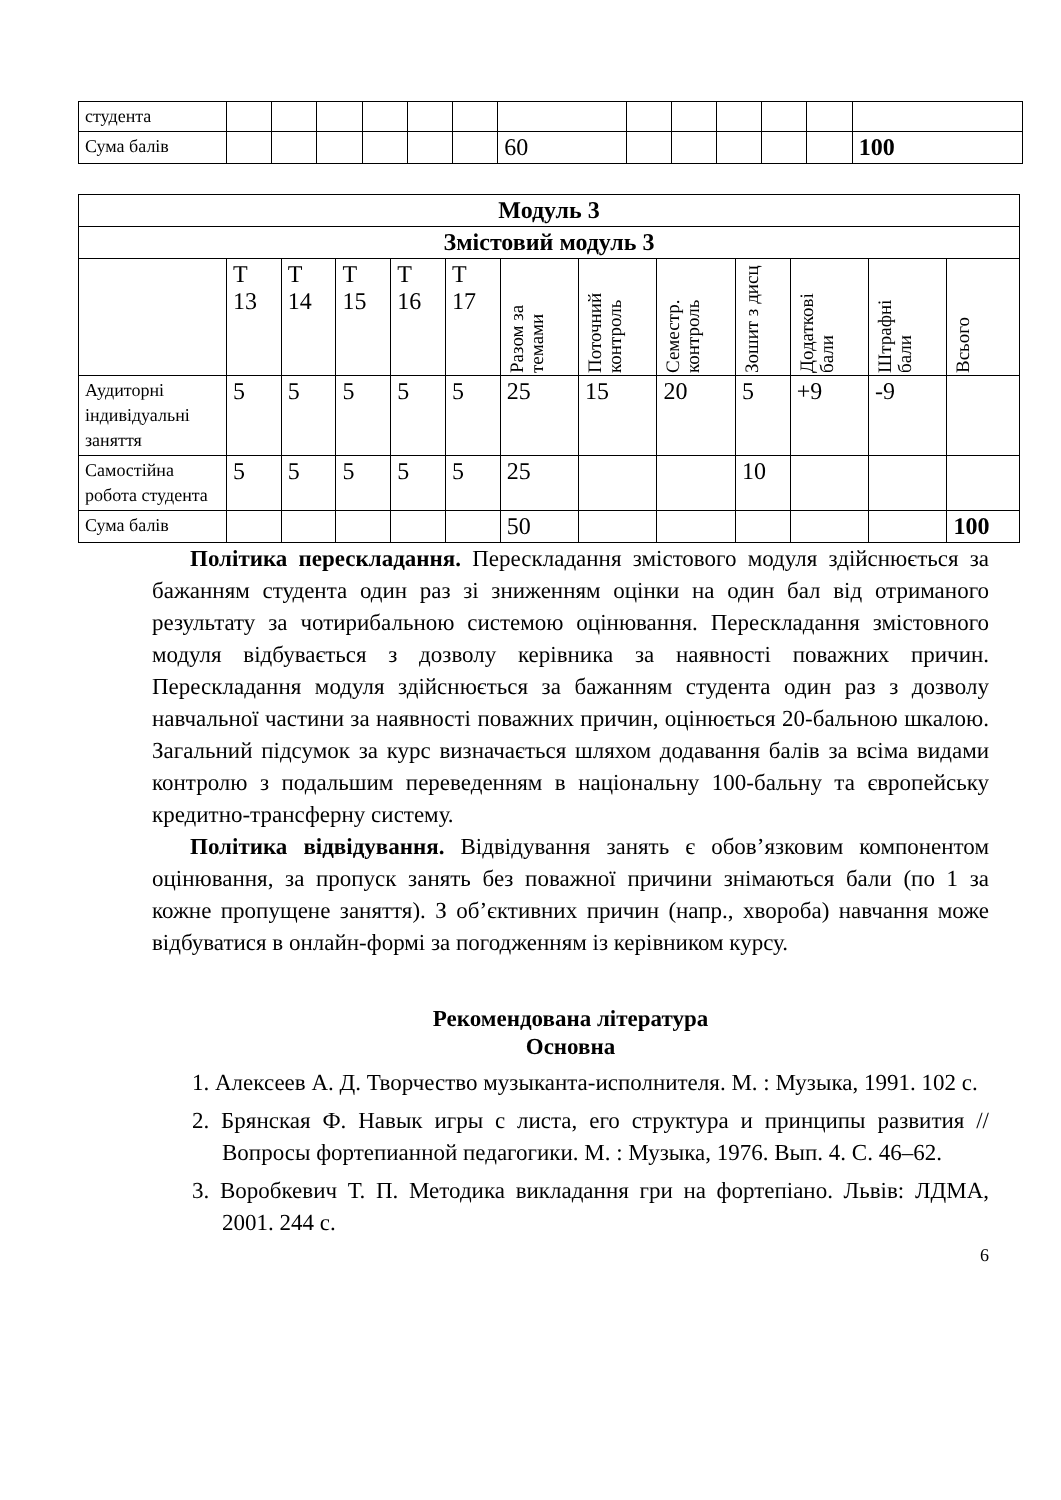| студента | | | | | | | | | | | | | |
| Сума балів | | | | | | | 60 | | | | | | 100 |
| Модуль 3 | | | | | | | | | | | | |
| Змістовий модуль 3 | | | | | | | | | | | | |
| | Т 13 | Т 14 | Т 15 | Т 16 | Т 17 | Разом за темами | Поточний контроль | Семестр. контроль | Зошит з дисц | Додаткові бали | Штрафні бали | Всього |
| Аудиторні індивідуальні заняття | 5 | 5 | 5 | 5 | 5 | 25 | 15 | 20 | 5 | +9 | -9 | |
| Самостійна робота студента | 5 | 5 | 5 | 5 | 5 | 25 | | | 10 | | | |
| Сума балів | | | | | | 50 | | | | | | 100 |
Політика перескладання. Перескладання змістового модуля здійснюється за бажанням студента один раз зі зниженням оцінки на один бал від отриманого результату за чотирибальною системою оцінювання. Перескладання змістовного модуля відбувається з дозволу керівника за наявності поважних причин. Перескладання модуля здійснюється за бажанням студента один раз з дозволу навчальної частини за наявності поважних причин, оцінюється 20-бальною шкалою. Загальний підсумок за курс визначається шляхом додавання балів за всіма видами контролю з подальшим переведенням в національну 100-бальну та європейську кредитно-трансферну систему.
Політика відвідування. Відвідування занять є обов’язковим компонентом оцінювання, за пропуск занять без поважної причини знімаються бали (по 1 за кожне пропущене заняття). З об’єктивних причин (напр., хвороба) навчання може відбуватися в онлайн-формі за погодженням із керівником курсу.
Рекомендована література
Основна
1. Алексеев А. Д. Творчество музыканта-исполнителя. М. : Музыка, 1991. 102 с.
2. Брянская Ф. Навык игры с листа, его структура и принципы развития // Вопросы фортепианной педагогики. М. : Музыка, 1976. Вып. 4. С. 46–62.
3. Воробкевич Т. П. Методика викладання гри на фортепіано. Львів: ЛДМА, 2001. 244 с.
6